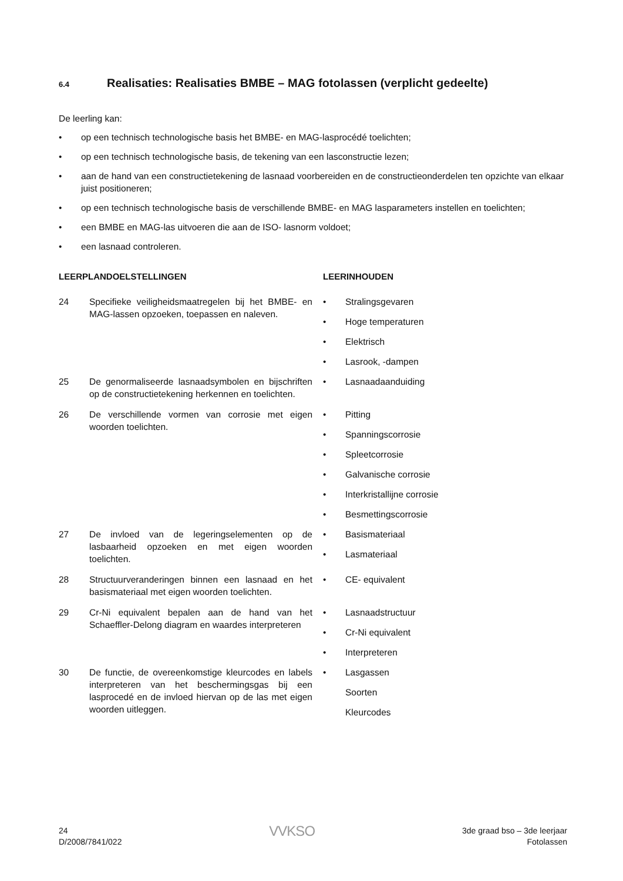6.4 Realisaties: Realisaties BMBE – MAG fotolassen (verplicht gedeelte)
De leerling kan:
• op een technisch technologische basis het BMBE- en MAG-lasprocédé toelichten;
• op een technisch technologische basis, de tekening van een lasconstructie lezen;
• aan de hand van een constructietekening de lasnaad voorbereiden en de constructieonderdelen ten opzichte van elkaar juist positioneren;
• op een technisch technologische basis de verschillende BMBE- en MAG lasparameters instellen en toelichten;
• een BMBE en MAG-las uitvoeren die aan de ISO- lasnorm voldoet;
• een lasnaad controleren.
| LEERPLANDOELSTELLINGEN | | LEERINHOUDEN |
| --- | --- | --- |
| 24 | Specifieke veiligheidsmaatregelen bij het BMBE- en MAG-lassen opzoeken, toepassen en naleven. | • Stralingsgevaren • Hoge temperaturen • Elektrisch • Lasrook, -dampen |
| 25 | De genormaliseerde lasnaadsymbolen en bijschriften op de constructietekening herkennen en toelichten. | • Lasnaadaanduiding |
| 26 | De verschillende vormen van corrosie met eigen woorden toelichten. | • Pitting • Spanningscorrosie • Spleetcorrosie • Galvanische corrosie • Interkristallijne corrosie • Besmettingscorrosie |
| 27 | De invloed van de legeringselementen op de lasbaarheid opzoeken en met eigen woorden toelichten. | • Basismateriaal • Lasmateriaal |
| 28 | Structuurveranderingen binnen een lasnaad en het basismateriaal met eigen woorden toelichten. | • CE- equivalent |
| 29 | Cr-Ni equivalent bepalen aan de hand van het Schaeffler-Delong diagram en waardes interpreteren | • Lasnaadstructuur • Cr-Ni equivalent • Interpreteren |
| 30 | De functie, de overeenkomstige kleurcodes en labels interpreteren van het beschermingsgas bij een lasprocedé en de invloed hiervan op de las met eigen woorden uitleggen. | • Lasgassen Soorten Kleurcodes |
24
D/2008/7841/022
VVKSO
3de graad bso – 3de leerjaar
Fotolassen